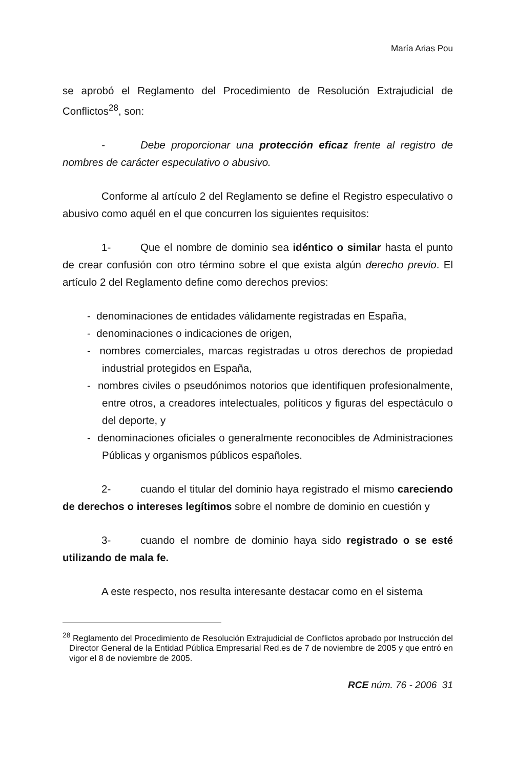María Arias Pou
se aprobó el Reglamento del Procedimiento de Resolución Extrajudicial de Conflictos<sup>28</sup>, son:
- Debe proporcionar una protección eficaz frente al registro de nombres de carácter especulativo o abusivo.
Conforme al artículo 2 del Reglamento se define el Registro especulativo o abusivo como aquél en el que concurren los siguientes requisitos:
1- Que el nombre de dominio sea idéntico o similar hasta el punto de crear confusión con otro término sobre el que exista algún derecho previo. El artículo 2 del Reglamento define como derechos previos:
- denominaciones de entidades válidamente registradas en España,
- denominaciones o indicaciones de origen,
- nombres comerciales, marcas registradas u otros derechos de propiedad industrial protegidos en España,
- nombres civiles o pseudónimos notorios que identifiquen profesionalmente, entre otros, a creadores intelectuales, políticos y figuras del espectáculo o del deporte, y
- denominaciones oficiales o generalmente reconocibles de Administraciones Públicas y organismos públicos españoles.
2- cuando el titular del dominio haya registrado el mismo careciendo de derechos o intereses legítimos sobre el nombre de dominio en cuestión y
3- cuando el nombre de dominio haya sido registrado o se esté utilizando de mala fe.
A este respecto, nos resulta interesante destacar como en el sistema
<sup>28</sup> Reglamento del Procedimiento de Resolución Extrajudicial de Conflictos aprobado por Instrucción del Director General de la Entidad Pública Empresarial Red.es de 7 de noviembre de 2005 y que entró en vigor el 8 de noviembre de 2005.
RCE núm. 76 - 2006 31